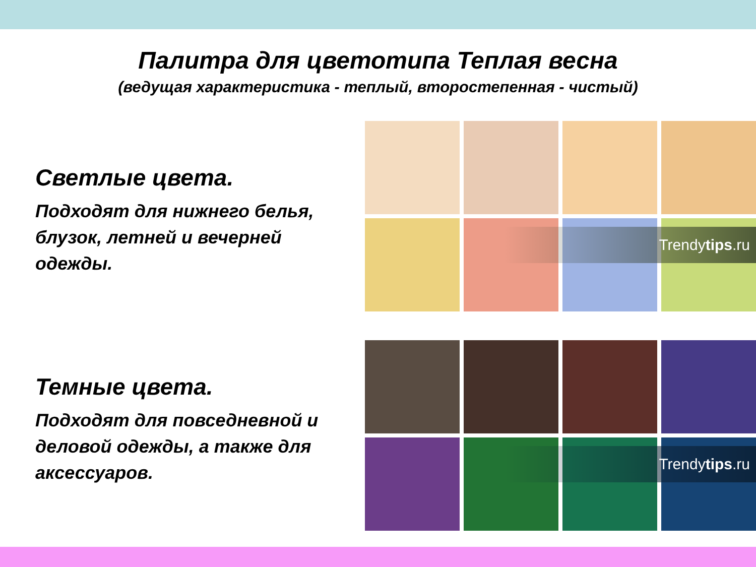Палитра для цветотипа Теплая весна
(ведущая характеристика - теплый, второстепенная - чистый)
Светлые цвета.
Подходят для нижнего белья, блузок, летней и вечерней одежды.
Trendytips.ru
Темные цвета.
Подходят для повседневной и деловой одежды, а также для аксессуаров.
Trendytips.ru